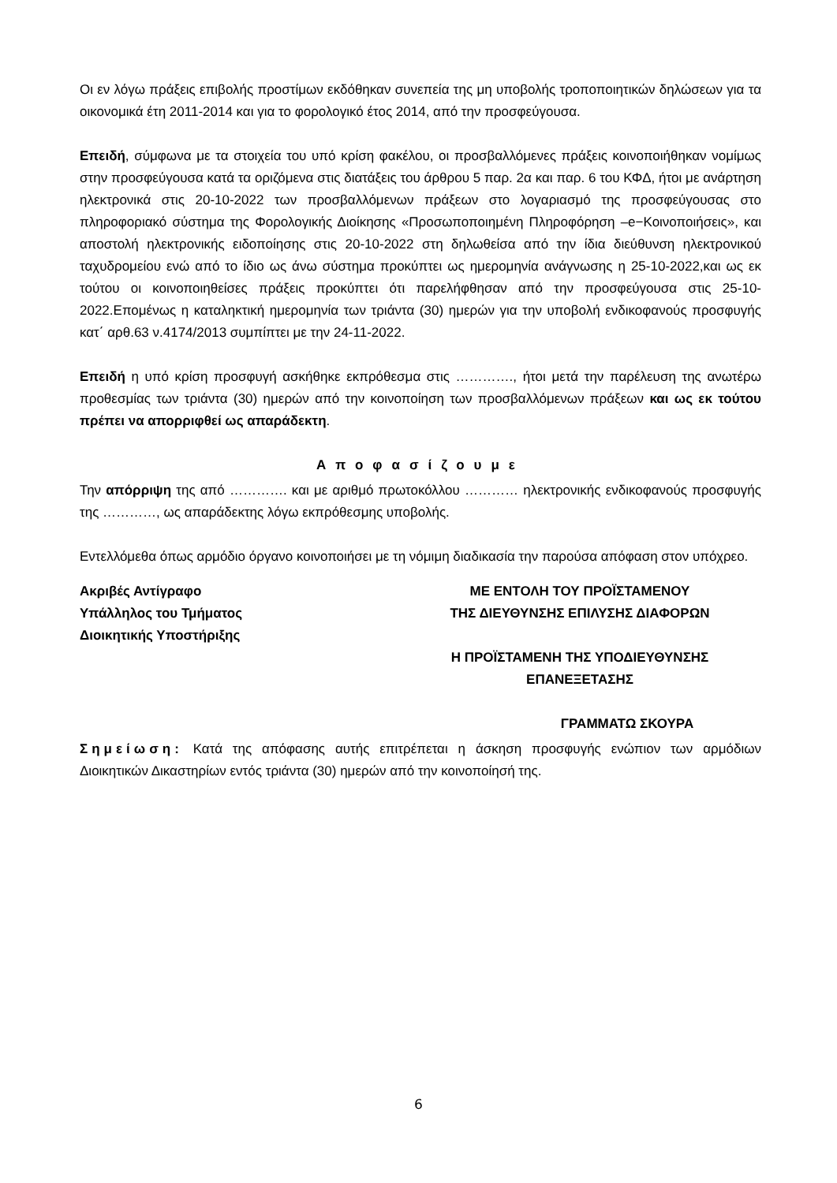Οι εν λόγω πράξεις επιβολής προστίμων εκδόθηκαν συνεπεία της μη υποβολής τροποποιητικών δηλώσεων για τα οικονομικά έτη 2011-2014 και για το φορολογικό έτος 2014, από την προσφεύγουσα.
Επειδή, σύμφωνα με τα στοιχεία του υπό κρίση φακέλου, οι προσβαλλόμενες πράξεις κοινοποιήθηκαν νομίμως στην προσφεύγουσα κατά τα οριζόμενα στις διατάξεις του άρθρου 5 παρ. 2α και παρ. 6 του ΚΦΔ, ήτοι με ανάρτηση ηλεκτρονικά στις 20-10-2022 των προσβαλλόμενων πράξεων στο λογαριασμό της προσφεύγουσας στο πληροφοριακό σύστημα της Φορολογικής Διοίκησης «Προσωποποιημένη Πληροφόρηση –e−Κοινοποιήσεις», και αποστολή ηλεκτρονικής ειδοποίησης στις 20-10-2022 στη δηλωθείσα από την ίδια διεύθυνση ηλεκτρονικού ταχυδρομείου ενώ από το ίδιο ως άνω σύστημα προκύπτει ως ημερομηνία ανάγνωσης η 25-10-2022,και ως εκ τούτου οι κοινοποιηθείσες πράξεις προκύπτει ότι παρελήφθησαν από την προσφεύγουσα στις 25-10-2022.Επομένως η καταληκτική ημερομηνία των τριάντα (30) ημερών για την υποβολή ενδικοφανούς προσφυγής κατ΄ αρθ.63 ν.4174/2013 συμπίπτει με την 24-11-2022.
Επειδή η υπό κρίση προσφυγή ασκήθηκε εκπρόθεσμα στις …………., ήτοι μετά την παρέλευση της ανωτέρω προθεσμίας των τριάντα (30) ημερών από την κοινοποίηση των προσβαλλόμενων πράξεων και ως εκ τούτου πρέπει να απορριφθεί ως απαράδεκτη.
Αποφασίζουμε
Την απόρριψη της από …………. και με αριθμό πρωτοκόλλου ………… ηλεκτρονικής ενδικοφανούς προσφυγής της …………, ως απαράδεκτης λόγω εκπρόθεσμης υποβολής.
Εντελλόμεθα όπως αρμόδιο όργανο κοινοποιήσει με τη νόμιμη διαδικασία την παρούσα απόφαση στον υπόχρεο.
Ακριβές Αντίγραφο
Υπάλληλος του Τμήματος
Διοικητικής Υποστήριξης
ΜΕ ΕΝΤΟΛΗ ΤΟΥ ΠΡΟΪΣΤΑΜΕΝΟΥ
ΤΗΣ ΔΙΕΥΘΥΝΣΗΣ ΕΠΙΛΥΣΗΣ ΔΙΑΦΟΡΩΝ
Η ΠΡΟΪΣΤΑΜΕΝΗ ΤΗΣ ΥΠΟΔΙΕΥΘΥΝΣΗΣ
ΕΠΑΝΕΞΕΤΑΣΗΣ
ΓΡΑΜΜΑΤΩ ΣΚΟΥΡΑ
Σημείωση: Κατά της απόφασης αυτής επιτρέπεται η άσκηση προσφυγής ενώπιον των αρμόδιων Διοικητικών Δικαστηρίων εντός τριάντα (30) ημερών από την κοινοποίησή της.
6